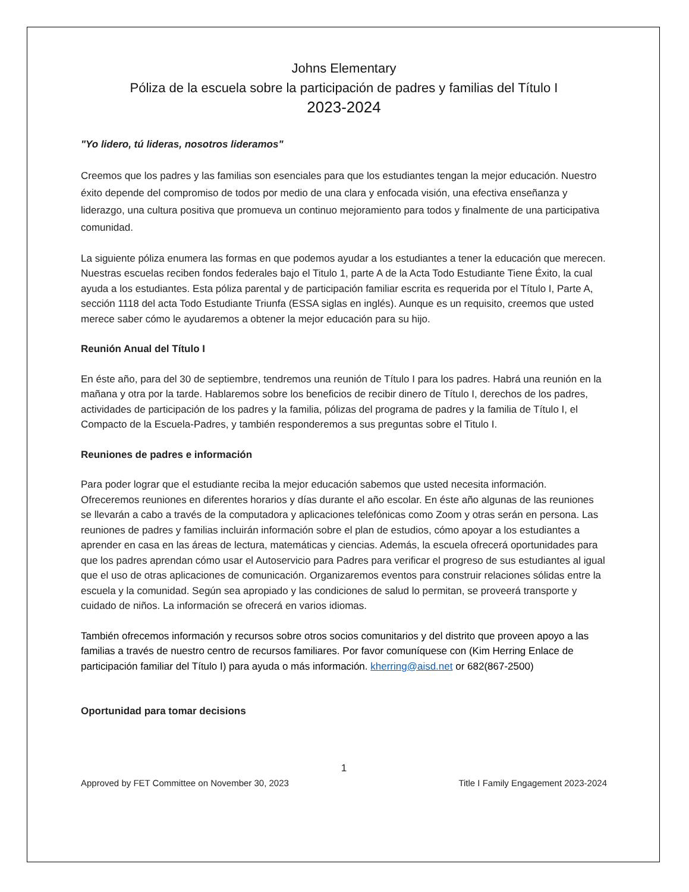Johns Elementary
Póliza de la escuela sobre la participación de padres y familias del Título I
2023-2024
"Yo lidero, tú lideras, nosotros lideramos"
Creemos que los padres y las familias son esenciales para que los estudiantes tengan la mejor educación. Nuestro éxito depende del compromiso de todos por medio de una clara y enfocada visión, una efectiva enseñanza y liderazgo, una cultura positiva que promueva un continuo mejoramiento para todos y finalmente de una participativa comunidad.
La siguiente póliza enumera las formas en que podemos ayudar a los estudiantes a tener la educación que merecen. Nuestras escuelas reciben fondos federales bajo el Titulo 1, parte A de la Acta Todo Estudiante Tiene Éxito, la cual ayuda a los estudiantes. Esta póliza parental y de participación familiar escrita es requerida por el Título I, Parte A, sección 1118 del acta Todo Estudiante Triunfa (ESSA siglas en inglés). Aunque es un requisito, creemos que usted merece saber cómo le ayudaremos a obtener la mejor educación para su hijo.
Reunión Anual del Título I
En éste año, para del 30 de septiembre, tendremos una reunión de Título I para los padres. Habrá una reunión en la mañana y otra por la tarde. Hablaremos sobre los beneficios de recibir dinero de Título I, derechos de los padres, actividades de participación de los padres y la familia, pólizas del programa de padres y la familia de Título I, el Compacto de la Escuela-Padres, y también responderemos a sus preguntas sobre el Titulo I.
Reuniones de padres e información
Para poder lograr que el estudiante reciba la mejor educación sabemos que usted necesita información. Ofreceremos reuniones en diferentes horarios y días durante el año escolar. En éste año algunas de las reuniones se llevarán a cabo a través de la computadora y aplicaciones telefónicas como Zoom y otras serán en persona. Las reuniones de padres y familias incluirán información sobre el plan de estudios, cómo apoyar a los estudiantes a aprender en casa en las áreas de lectura, matemáticas y ciencias. Además, la escuela ofrecerá oportunidades para que los padres aprendan cómo usar el Autoservicio para Padres para verificar el progreso de sus estudiantes al igual que el uso de otras aplicaciones de comunicación. Organizaremos eventos para construir relaciones sólidas entre la escuela y la comunidad. Según sea apropiado y las condiciones de salud lo permitan, se proveerá transporte y cuidado de niños. La información se ofrecerá en varios idiomas.
También ofrecemos información y recursos sobre otros socios comunitarios y del distrito que proveen apoyo a las familias a través de nuestro centro de recursos familiares. Por favor comuníquese con (Kim Herring Enlace de participación familiar del Título I) para ayuda o más información. kherring@aisd.net or 682(867-2500)
Oportunidad para tomar decisions
1
Approved by FET Committee on November 30, 2023 Title I Family Engagement 2023-2024